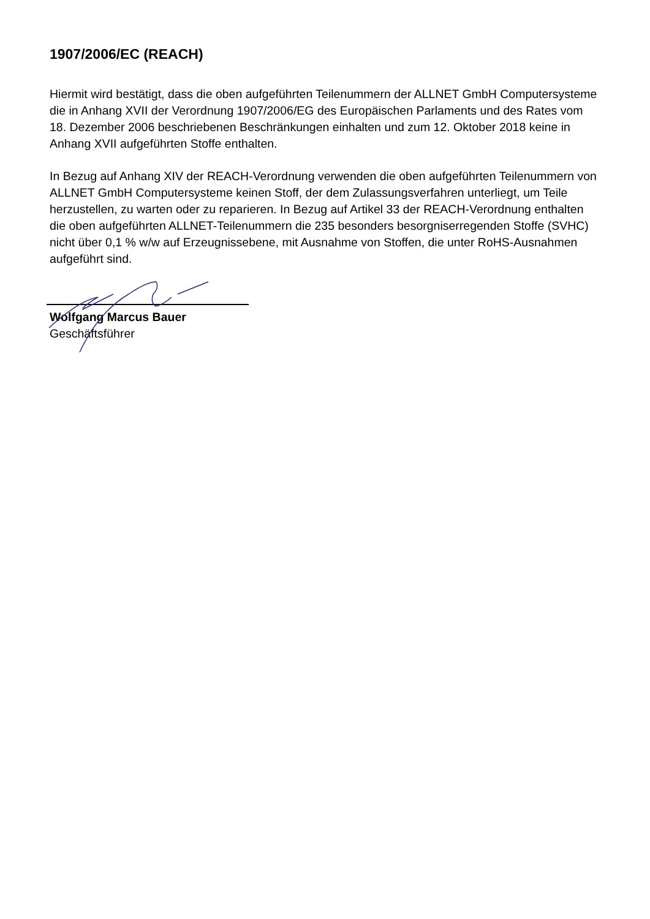1907/2006/EC (REACH)
Hiermit wird bestätigt, dass die oben aufgeführten Teilenummern der ALLNET GmbH Computersysteme die in Anhang XVII der Verordnung 1907/2006/EG des Europäischen Parlaments und des Rates vom 18. Dezember 2006 beschriebenen Beschränkungen einhalten und zum 12. Oktober 2018 keine in Anhang XVII aufgeführten Stoffe enthalten.
In Bezug auf Anhang XIV der REACH-Verordnung verwenden die oben aufgeführten Teilenummern von ALLNET GmbH Computersysteme keinen Stoff, der dem Zulassungsverfahren unterliegt, um Teile herzustellen, zu warten oder zu reparieren. In Bezug auf Artikel 33 der REACH-Verordnung enthalten die oben aufgeführten ALLNET-Teilenummern die 235 besonders besorgniserregenden Stoffe (SVHC) nicht über 0,1 % w/w auf Erzeugnissebene, mit Ausnahme von Stoffen, die unter RoHS-Ausnahmen aufgeführt sind.
Wolfgang Marcus Bauer
Geschäftsführer